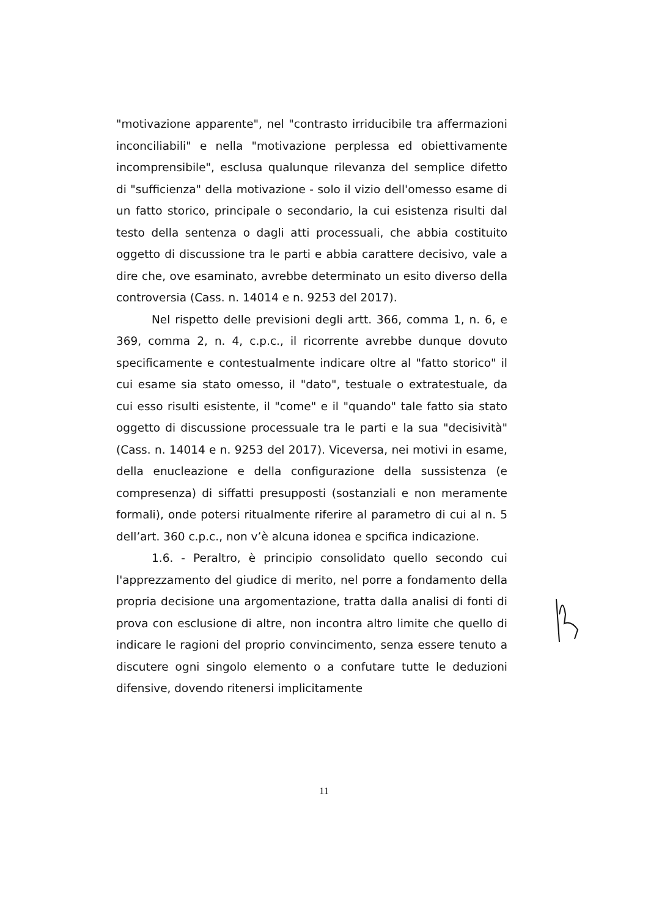"motivazione apparente", nel "contrasto irriducibile tra affermazioni inconciliabili" e nella "motivazione perplessa ed obiettivamente incomprensibile", esclusa qualunque rilevanza del semplice difetto di "sufficienza" della motivazione - solo il vizio dell'omesso esame di un fatto storico, principale o secondario, la cui esistenza risulti dal testo della sentenza o dagli atti processuali, che abbia costituito oggetto di discussione tra le parti e abbia carattere decisivo, vale a dire che, ove esaminato, avrebbe determinato un esito diverso della controversia (Cass. n. 14014 e n. 9253 del 2017).
Nel rispetto delle previsioni degli artt. 366, comma 1, n. 6, e 369, comma 2, n. 4, c.p.c., il ricorrente avrebbe dunque dovuto specificamente e contestualmente indicare oltre al "fatto storico" il cui esame sia stato omesso, il "dato", testuale o extratestuale, da cui esso risulti esistente, il "come" e il "quando" tale fatto sia stato oggetto di discussione processuale tra le parti e la sua "decisività" (Cass. n. 14014 e n. 9253 del 2017). Viceversa, nei motivi in esame, della enucleazione e della configurazione della sussistenza (e compresenza) di siffatti presupposti (sostanziali e non meramente formali), onde potersi ritualmente riferire al parametro di cui al n. 5 dell’art. 360 c.p.c., non v’è alcuna idonea e spcifica indicazione.
1.6. - Peraltro, è principio consolidato quello secondo cui l'apprezzamento del giudice di merito, nel porre a fondamento della propria decisione una argomentazione, tratta dalla analisi di fonti di prova con esclusione di altre, non incontra altro limite che quello di indicare le ragioni del proprio convincimento, senza essere tenuto a discutere ogni singolo elemento o a confutare tutte le deduzioni difensive, dovendo ritenersi implicitamente
11